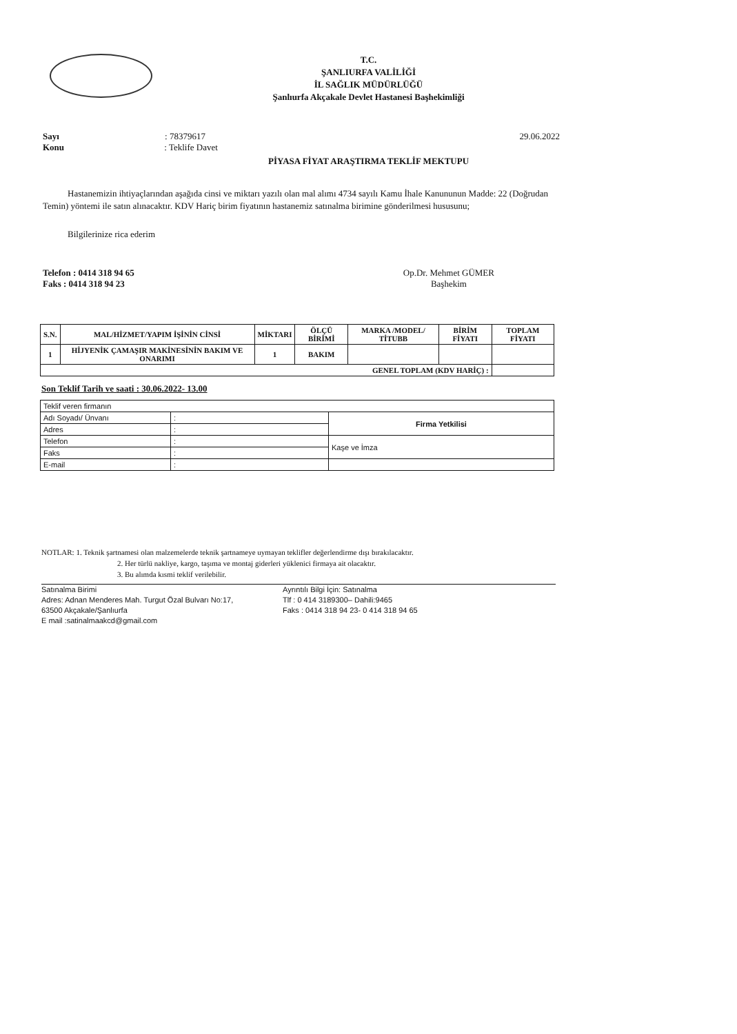T.C.
ŞANLIURFA VALİLİĞİ
İL SAĞLIK MÜDÜRLÜĞÜ
Şanlıurfa Akçakale Devlet Hastanesi Başhekimliği
Sayı : 78379617
Konu : Teklife Davet
29.06.2022
PİYASA FİYAT ARAŞTIRMA TEKLİF MEKTUPU
Hastanemizin ihtiyaçlarından aşağıda cinsi ve miktarı yazılı olan mal alımı 4734 sayılı Kamu İhale Kanununun Madde: 22 (Doğrudan Temin) yöntemi ile satın alınacaktır. KDV Hariç birim fiyatının hastanemiz satınalma birimine gönderilmesi hususunu;
Bilgilerinize rica ederim
Telefon : 0414 318 94 65
Faks : 0414 318 94 23
Op.Dr. Mehmet GÜMER
Başhekim
| S.N. | MAL/HİZMET/YAPIM İŞİNİN CİNSİ | MİKTARI | ÖLÇÜ BİRİMİ | MARKA /MODEL/ TİTUBB | BİRİM FİYATI | TOPLAM FİYATI |
| --- | --- | --- | --- | --- | --- | --- |
| 1 | HİJYENİK ÇAMAŞIR MAKİNESİNİN BAKIM VE ONARIMI | 1 | BAKIM | | | |
| GENEL TOPLAM (KDV HARİÇ) : | | | | | | |
Son Teklif Tarih ve saati : 30.06.2022- 13.00
| Teklif veren firmanın | | |
| Adı Soyadı/ Ünvanı | : | Firma Yetkilisi |
| Adres | : | |
| Telefon | : | Kaşe ve İmza |
| Faks | : | |
| E-mail | : | |
NOTLAR: 1. Teknik şartnamesi olan malzemelerde teknik şartnameye uymayan teklifler değerlendirme dışı bırakılacaktır.
2. Her türlü nakliye, kargo, taşıma ve montaj giderleri yüklenici firmaya ait olacaktır.
3. Bu alımda kısmi teklif verilebilir.
Satınalma Birimi
Adres: Adnan Menderes Mah. Turgut Özal Bulvarı No:17,
63500 Akçakale/Şanlıurfa
E mail :satinalmaakcd@gmail.com
Ayrıntılı Bilgi İçin: Satınalma
Tlf : 0 414 3189300– Dahili:9465
Faks : 0414 318 94 23- 0 414 318 94 65